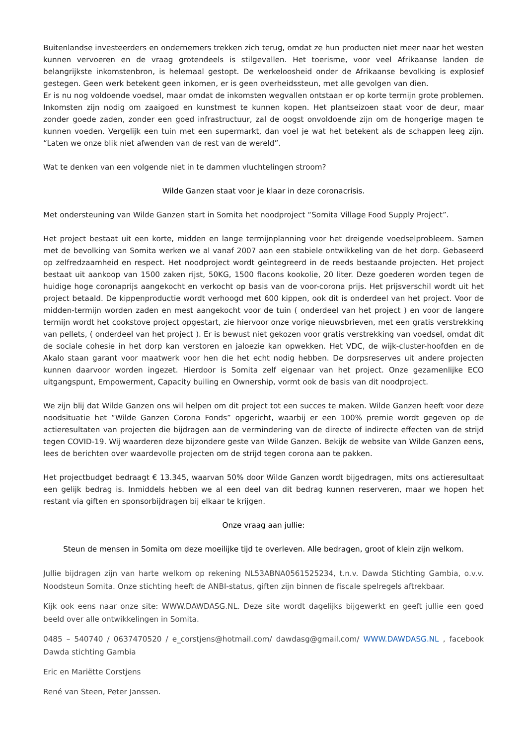Buitenlandse investeerders en ondernemers trekken zich terug, omdat ze hun producten niet meer naar het westen kunnen vervoeren en de vraag grotendeels is stilgevallen. Het toerisme, voor veel Afrikaanse landen de belangrijkste inkomstenbron, is helemaal gestopt. De werkeloosheid onder de Afrikaanse bevolking is explosief gestegen. Geen werk betekent geen inkomen, er is geen overheidssteun, met alle gevolgen van dien.
Er is nu nog voldoende voedsel, maar omdat de inkomsten wegvallen ontstaan er op korte termijn grote problemen. Inkomsten zijn nodig om zaaigoed en kunstmest te kunnen kopen. Het plantseizoen staat voor de deur, maar zonder goede zaden, zonder een goed infrastructuur, zal de oogst onvoldoende zijn om de hongerige magen te kunnen voeden. Vergelijk een tuin met een supermarkt, dan voel je wat het betekent als de schappen leeg zijn. “Laten we onze blik niet afwenden van de rest van de wereld”.
Wat te denken van een volgende niet in te dammen vluchtelingen stroom?
Wilde Ganzen staat voor je klaar in deze coronacrisis.
Met ondersteuning van Wilde Ganzen start in Somita het noodproject “Somita Village Food Supply Project”.
Het project bestaat uit een korte, midden en lange termijnplanning voor het dreigende voedselprobleem. Samen met de bevolking van Somita werken we al vanaf 2007 aan een stabiele ontwikkeling van de het dorp. Gebaseerd op zelfredzaamheid en respect. Het noodproject wordt geïntegreerd in de reeds bestaande projecten. Het project bestaat uit aankoop van 1500 zaken rijst, 50KG, 1500 flacons kookolie, 20 liter. Deze goederen worden tegen de huidige hoge coronaprijs aangekocht en verkocht op basis van de voor-corona prijs. Het prijsverschil wordt uit het project betaald. De kippenproductie wordt verhoogd met 600 kippen, ook dit is onderdeel van het project. Voor de midden-termijn worden zaden en mest aangekocht voor de tuin ( onderdeel van het project ) en voor de langere termijn wordt het cookstove project opgestart, zie hiervoor onze vorige nieuwsbrieven, met een gratis verstrekking van pellets, ( onderdeel van het project ). Er is bewust niet gekozen voor gratis verstrekking van voedsel, omdat dit de sociale cohesie in het dorp kan verstoren en jaloezie kan opwekken. Het VDC, de wijk-cluster-hoofden en de Akalo staan garant voor maatwerk voor hen die het echt nodig hebben. De dorpsreserves uit andere projecten kunnen daarvoor worden ingezet. Hierdoor is Somita zelf eigenaar van het project. Onze gezamenlijke ECO uitgangspunt, Empowerment, Capacity builing en Ownership, vormt ook de basis van dit noodproject.
We zijn blij dat Wilde Ganzen ons wil helpen om dit project tot een succes te maken. Wilde Ganzen heeft voor deze noodsituatie het “Wilde Ganzen Corona Fonds” opgericht, waarbij er een 100% premie wordt gegeven op de actieresultaten van projecten die bijdragen aan de vermindering van de directe of indirecte effecten van de strijd tegen COVID-19. Wij waarderen deze bijzondere geste van Wilde Ganzen. Bekijk de website van Wilde Ganzen eens, lees de berichten over waardevolle projecten om de strijd tegen corona aan te pakken.
Het projectbudget bedraagt € 13.345, waarvan 50% door Wilde Ganzen wordt bijgedragen, mits ons actieresultaat een gelijk bedrag is. Inmiddels hebben we al een deel van dit bedrag kunnen reserveren, maar we hopen het restant via giften en sponsorbijdragen bij elkaar te krijgen.
Onze vraag aan jullie:
Steun de mensen in Somita om deze moeilijke tijd te overleven. Alle bedragen, groot of klein zijn welkom.
Jullie bijdragen zijn van harte welkom op rekening NL53ABNA0561525234, t.n.v. Dawda Stichting Gambia, o.v.v. Noodsteun Somita. Onze stichting heeft de ANBI-status, giften zijn binnen de fiscale spelregels aftrekbaar.
Kijk ook eens naar onze site: WWW.DAWDASG.NL. Deze site wordt dagelijks bijgewerkt en geeft jullie een goed beeld over alle ontwikkelingen in Somita.
0485 – 540740 / 0637470520 / e_corstjens@hotmail.com/ dawdasg@gmail.com/ WWW.DAWDASG.NL , facebook Dawda stichting Gambia
Eric en Mariëtte Corstjens
René van Steen, Peter Janssen.